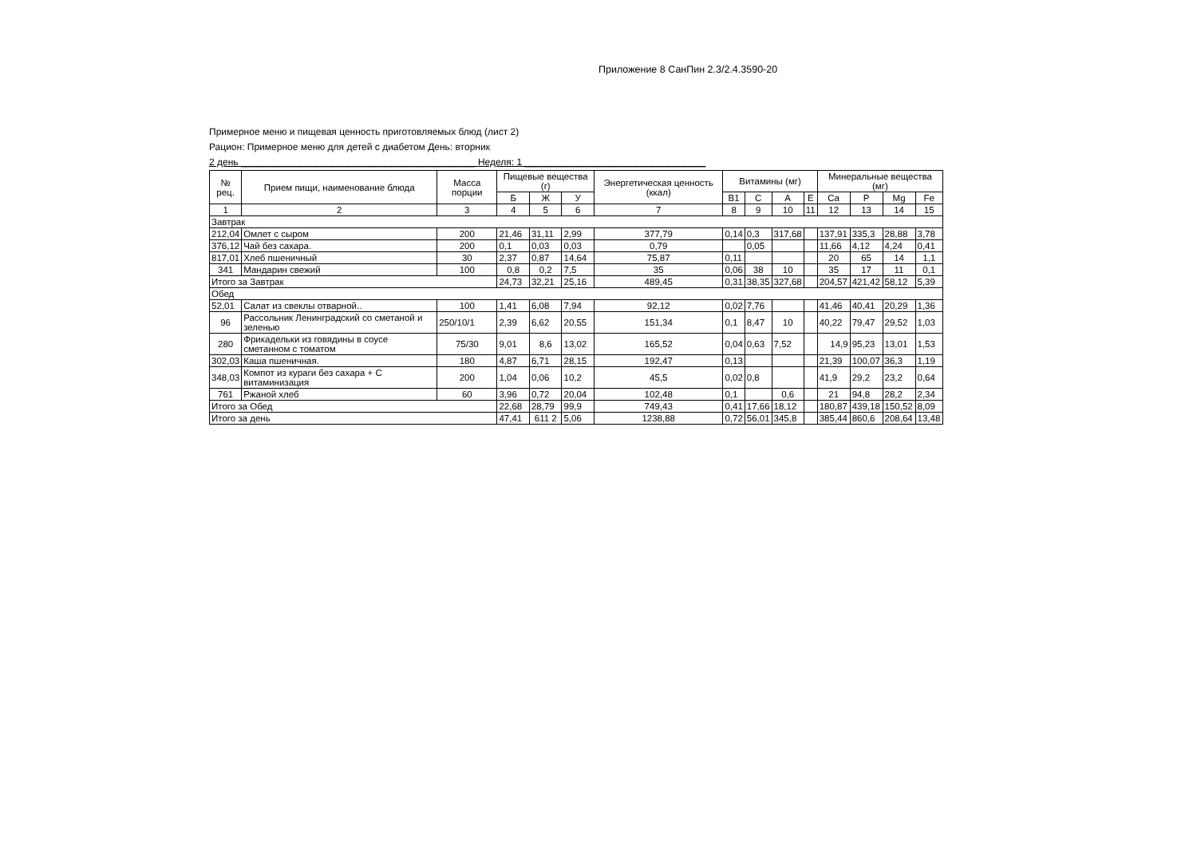Приложение 8 СанПин 2.3/2.4.3590-20
Примерное меню и пищевая ценность приготовляемых блюд (лист 2)
Рацион: Примерное меню для детей с диабетом День: вторник
2 день ____________________________________________ Неделя: 1 __________________________________
| № рец. | Прием пищи, наименование блюда | Масса порции | Пищевые вещества (г) | | | Энергетическая ценность (ккал) | Витамины (мг) | | | | Минеральные вещества (мг) | | | |
| --- | --- | --- | --- | --- | --- | --- | --- | --- | --- | --- | --- | --- | --- | --- |
| | | | Б | Ж | У | | В1 | С | А | Е | Ca | P | Мg | Fe |
| 1 | 2 | 3 | 4 | 5 | 6 | 7 | 8 | 9 | 10 | 11 | 12 | 13 | 14 | 15 |
| Завтрак | | | | | | | | | | | | | | |
| 212,04 | Омлет с сыром | 200 | 21,46 | 31,11 | 2,99 | 377,79 | 0,14 | 0,3 | 317,68 | | 137,91 | 335,3 | 28,88 | 3,78 |
| 376,12 | Чай без сахара. | 200 | 0,1 | 0,03 | 0,03 | 0,79 | | 0,05 | | | 11,66 | 4,12 | 4,24 | 0,41 |
| 817,01 | Хлеб пшеничный | 30 | 2,37 | 0,87 | 14,64 | 75,87 | 0,11 | | | | 20 | 65 | 14 | 1,1 |
| 341 | Мандарин свежий | 100 | 0,8 | 0,2 | 7,5 | 35 | 0,06 | 38 | 10 | | 35 | 17 | 11 | 0,1 |
| Итого за Завтрак | | | 24,73 | 32,21 | 25,16 | 489,45 | 0,31 | 38,35 | 327,68 | | 204,57 | 421,42 | 58,12 | 5,39 |
| Обед | | | | | | | | | | | | | | |
| 52,01 | Салат из свеклы отварной.. | 100 | 1,41 | 6,08 | 7,94 | 92,12 | 0,02 | 7,76 | | | 41,46 | 40,41 | 20,29 | 1,36 |
| 96 | Рассольник Ленинградский со сметаной и зеленью | 250/10/1 | 2,39 | 6,62 | 20,55 | 151,34 | 0,1 | 8,47 | 10 | | 40,22 | 79,47 | 29,52 | 1,03 |
| 280 | Фрикадельки из говядины в соусе сметанном с томатом | 75/30 | 9,01 | 8,6 | 13,02 | 165,52 | 0,04 | 0,63 | 7,52 | | 14,9 | 95,23 | 13,01 | 1,53 |
| 302,03 | Каша пшеничная. | 180 | 4,87 | 6,71 | 28,15 | 192,47 | 0,13 | | | | 21,39 | 100,07 | 36,3 | 1,19 |
| 348,03 | Компот из кураги без сахара + С витаминизация | 200 | 1,04 | 0,06 | 10,2 | 45,5 | 0,02 | 0,8 | | | 41,9 | 29,2 | 23,2 | 0,64 |
| 761 | Ржаной хлеб | 60 | 3,96 | 0,72 | 20,04 | 102,48 | 0,1 | | 0,6 | | 21 | 94,8 | 28,2 | 2,34 |
| Итого за Обед | | | 22,68 | 28,79 | 99,9 | 749,43 | 0,41 | 17,66 | 18,12 | | 180,87 | 439,18 | 150,52 | 8,09 |
| Итого за день | | | 47,41 | 611 2 | 5,06 | 1238,88 | 0,72 | 56,01 | 345,8 | | 385,44 | 860,6 | 208,64 | 13,48 |